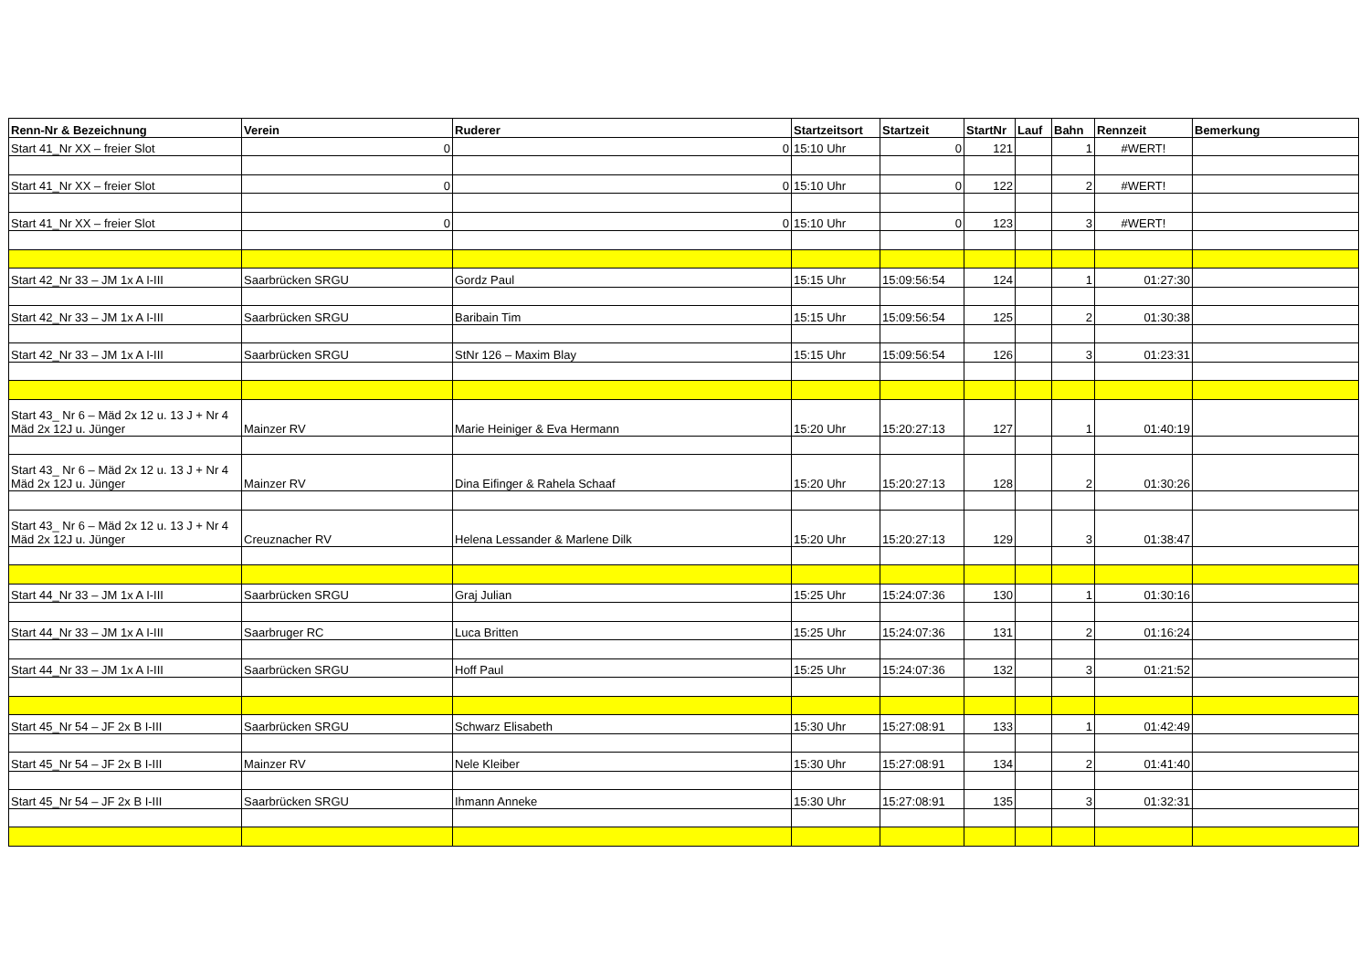| Renn-Nr & Bezeichnung | Verein | Ruderer | Startzeitsort | Startzeit | StartNr | Lauf | Bahn | Rennzeit | Bemerkung |
| --- | --- | --- | --- | --- | --- | --- | --- | --- | --- |
| Start 41_Nr XX – freier Slot | 0 | 0 | 15:10 Uhr | 0 | 121 | | 1 | #WERT! | |
| Start 41_Nr XX – freier Slot | 0 | 0 | 15:10 Uhr | 0 | 122 | | 2 | #WERT! | |
| Start 41_Nr XX – freier Slot | 0 | 0 | 15:10 Uhr | 0 | 123 | | 3 | #WERT! | |
| Start 42_Nr 33 – JM 1x A I-III | Saarbrücken SRGU | Gordz Paul | 15:15 Uhr | 15:09:56:54 | 124 | | 1 | 01:27:30 | |
| Start 42_Nr 33 – JM 1x A I-III | Saarbrücken SRGU | Baribain Tim | 15:15 Uhr | 15:09:56:54 | 125 | | 2 | 01:30:38 | |
| Start 42_Nr 33 – JM 1x A I-III | Saarbrücken SRGU | StNr 126 – Maxim Blay | 15:15 Uhr | 15:09:56:54 | 126 | | 3 | 01:23:31 | |
| Start 43_ Nr 6 – Mäd 2x 12 u. 13 J + Nr 4 Mäd 2x 12J u. Jünger | Mainzer RV | Marie Heiniger & Eva Hermann | 15:20 Uhr | 15:20:27:13 | 127 | | 1 | 01:40:19 | |
| Start 43_ Nr 6 – Mäd 2x 12 u. 13 J + Nr 4 Mäd 2x 12J u. Jünger | Mainzer RV | Dina Eifinger & Rahela Schaaf | 15:20 Uhr | 15:20:27:13 | 128 | | 2 | 01:30:26 | |
| Start 43_ Nr 6 – Mäd 2x 12 u. 13 J + Nr 4 Mäd 2x 12J u. Jünger | Creuznacher RV | Helena Lessander & Marlene Dilk | 15:20 Uhr | 15:20:27:13 | 129 | | 3 | 01:38:47 | |
| Start 44_Nr 33 – JM 1x A I-III | Saarbrücken SRGU | Graj Julian | 15:25 Uhr | 15:24:07:36 | 130 | | 1 | 01:30:16 | |
| Start 44_Nr 33 – JM 1x A I-III | Saarbruger RC | Luca Britten | 15:25 Uhr | 15:24:07:36 | 131 | | 2 | 01:16:24 | |
| Start 44_Nr 33 – JM 1x A I-III | Saarbrücken SRGU | Hoff Paul | 15:25 Uhr | 15:24:07:36 | 132 | | 3 | 01:21:52 | |
| Start 45_Nr 54 – JF 2x B I-III | Saarbrücken SRGU | Schwarz Elisabeth | 15:30 Uhr | 15:27:08:91 | 133 | | 1 | 01:42:49 | |
| Start 45_Nr 54 – JF 2x B I-III | Mainzer RV | Nele Kleiber | 15:30 Uhr | 15:27:08:91 | 134 | | 2 | 01:41:40 | |
| Start 45_Nr 54 – JF 2x B I-III | Saarbrücken SRGU | Ihmann Anneke | 15:30 Uhr | 15:27:08:91 | 135 | | 3 | 01:32:31 | |